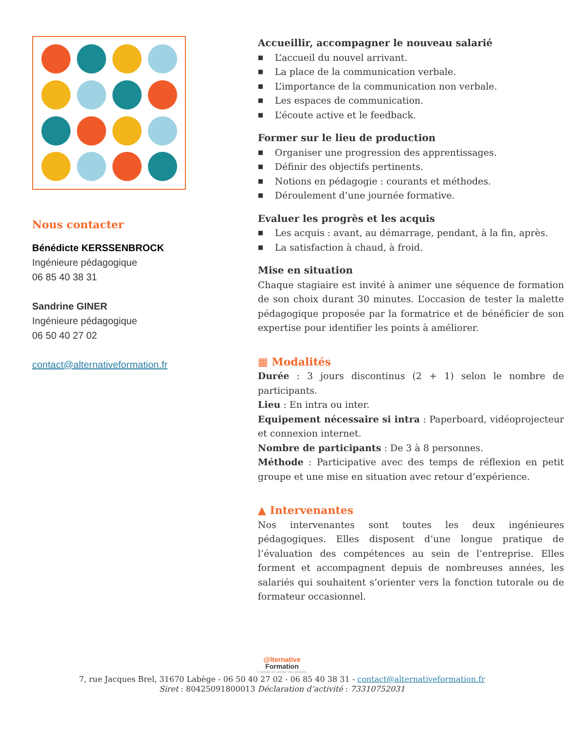Nous contacter
Bénédicte KERSSENBROCK
Ingénieure pédagogique
06 85 40 38 31
Sandrine GINER
Ingénieure pédagogique
06 50 40 27 02
contact@alternativeformation.fr
Accueillir, accompagner le nouveau salarié
■ L’accueil du nouvel arrivant.
■ La place de la communication verbale.
■ L’importance de la communication non verbale.
■ Les espaces de communication.
■ L’écoute active et le feedback.
Former sur le lieu de production
■ Organiser une progression des apprentissages.
■ Définir des objectifs pertinents.
■ Notions en pédagogie : courants et méthodes.
■ Déroulement d’une journée formative.
Evaluer les progrès et les acquis
■ Les acquis : avant, au démarrage, pendant, à la fin, après.
■ La satisfaction à chaud, à froid.
Mise en situation
Chaque stagiaire est invité à animer une séquence de formation de son choix durant 30 minutes. L’occasion de tester la malette pédagogique proposée par la formatrice et de bénéficier de son expertise pour identifier les points à améliorer.
▦ Modalités
Durée : 3 jours discontinus (2 + 1) selon le nombre de participants.
Lieu : En intra ou inter.
Equipement nécessaire si intra : Paperboard, vidéoprojecteur et connexion internet.
Nombre de participants : De 3 à 8 personnes.
Méthode : Participative avec des temps de réflexion en petit groupe et une mise en situation avec retour d’expérience.
▲ Intervenantes
Nos intervenantes sont toutes les deux ingénieures pédagogiques. Elles disposent d’une longue pratique de l’évaluation des compétences au sein de l’entreprise. Elles forment et accompagnent depuis de nombreuses années, les salariés qui souhaitent s’orienter vers la fonction tutorale ou de formateur occasionnel.
@lternative
Formation
Conçoit et anime vos projets
7, rue Jacques Brel, 31670 Labège - 06 50 40 27 02 - 06 85 40 38 31 - contact@alternativeformation.fr
Siret : 80425091800013 Déclaration d’activité : 73310752031